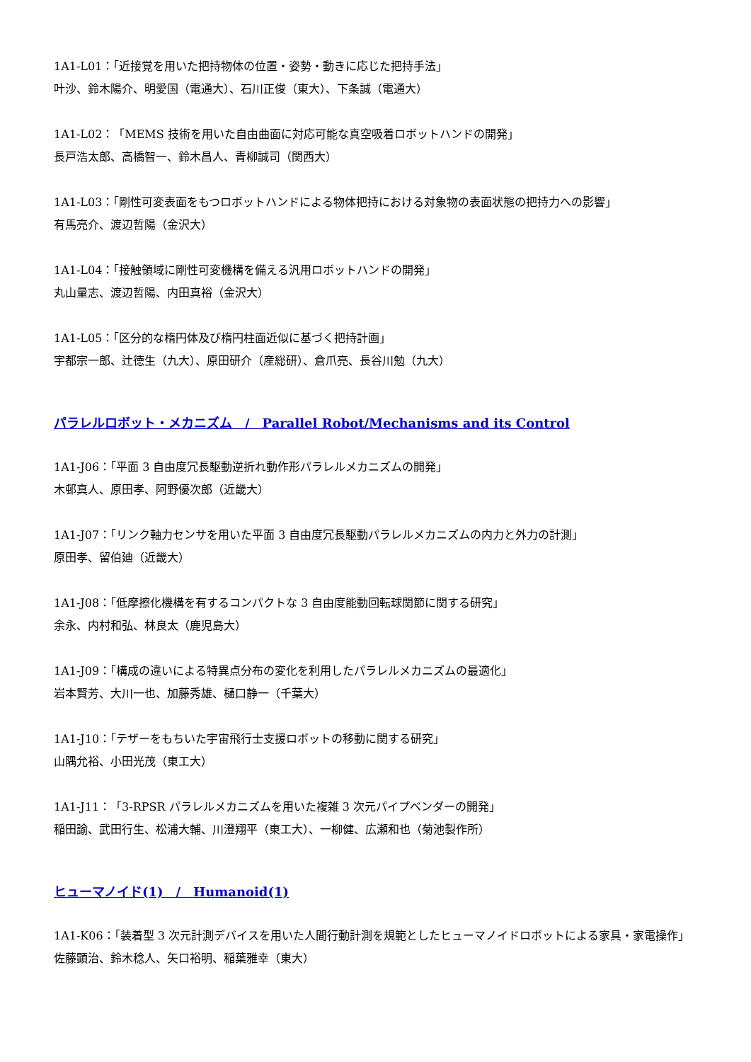1A1-L01：「近接覚を用いた把持物体の位置・姿勢・動きに応じた把持手法」
叶沙、鈴木陽介、明愛国（電通大）、石川正俊（東大）、下条誠（電通大）
1A1-L02：「MEMS 技術を用いた自由曲面に対応可能な真空吸着ロボットハンドの開発」
長戸浩太郎、高橋智一、鈴木昌人、青柳誠司（関西大）
1A1-L03：「剛性可変表面をもつロボットハンドによる物体把持における対象物の表面状態の把持力への影響」
有馬亮介、渡辺哲陽（金沢大）
1A1-L04：「接触領域に剛性可変機構を備える汎用ロボットハンドの開発」
丸山量志、渡辺哲陽、内田真裕（金沢大）
1A1-L05：「区分的な楕円体及び楕円柱面近似に基づく把持計画」
宇都宗一郎、辻徳生（九大）、原田研介（産総研）、倉爪亮、長谷川勉（九大）
パラレルロボット・メカニズム　/　Parallel Robot/Mechanisms and its Control
1A1-J06：「平面 3 自由度冗長駆動逆折れ動作形パラレルメカニズムの開発」
木邨真人、原田孝、阿野優次郎（近畿大）
1A1-J07：「リンク軸力センサを用いた平面 3 自由度冗長駆動パラレルメカニズムの内力と外力の計測」
原田孝、留伯廸（近畿大）
1A1-J08：「低摩擦化機構を有するコンパクトな 3 自由度能動回転球関節に関する研究」
余永、内村和弘、林良太（鹿児島大）
1A1-J09：「構成の違いによる特異点分布の変化を利用したパラレルメカニズムの最適化」
岩本賢芳、大川一也、加藤秀雄、樋口静一（千葉大）
1A1-J10：「テザーをもちいた宇宙飛行士支援ロボットの移動に関する研究」
山隅允裕、小田光茂（東工大）
1A1-J11：「3-RPSR パラレルメカニズムを用いた複雑 3 次元パイプベンダーの開発」
稲田諭、武田行生、松浦大輔、川澄翔平（東工大）、一柳健、広瀬和也（菊池製作所）
ヒューマノイド(1)　/　Humanoid(1)
1A1-K06：「装着型 3 次元計測デバイスを用いた人間行動計測を規範としたヒューマノイドロボットによる家具・家電操作」
佐藤顕治、鈴木稔人、矢口裕明、稲葉雅幸（東大）